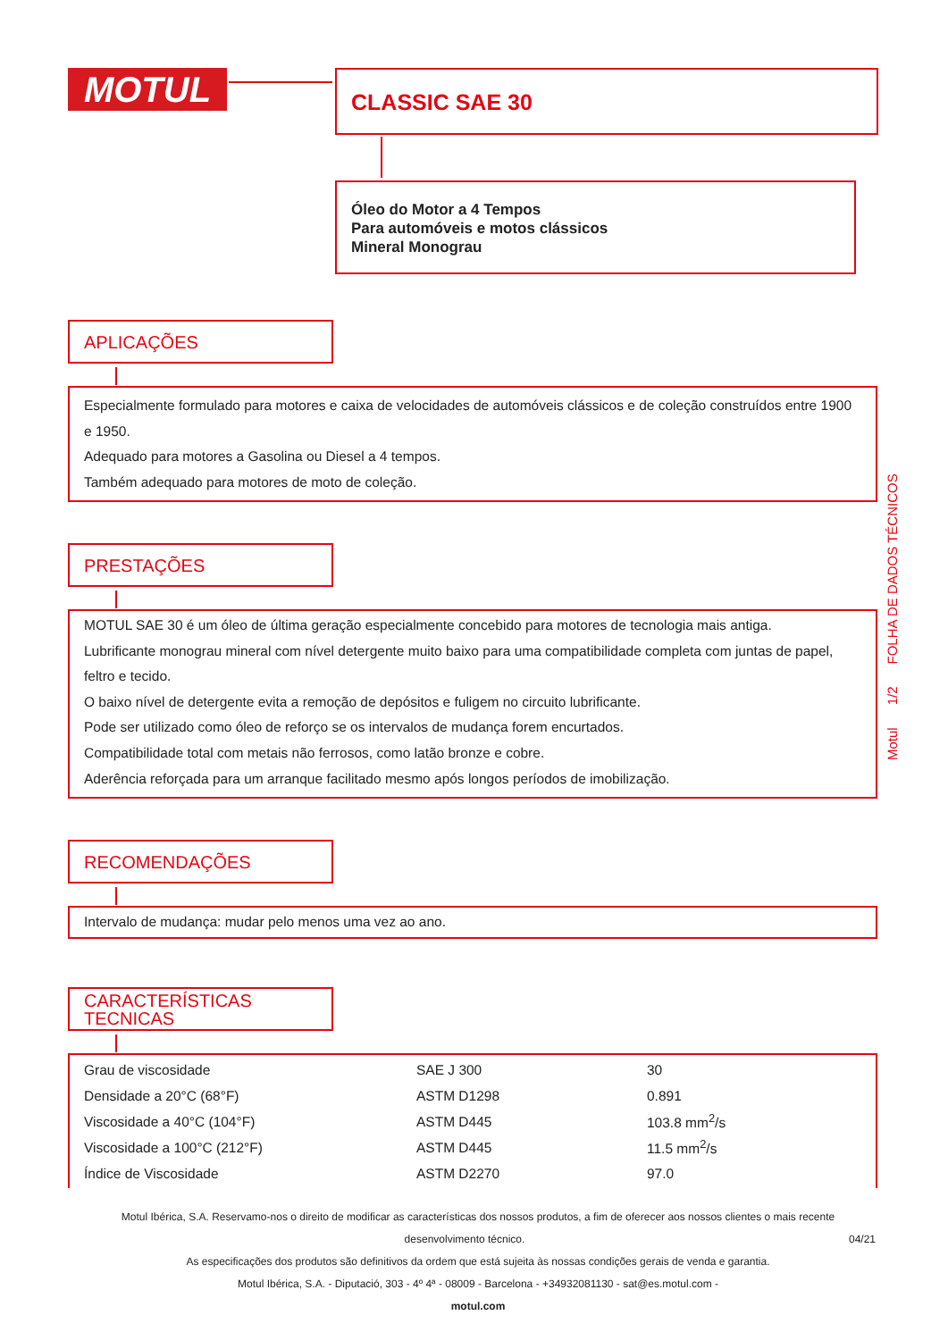MOTUL CLASSIC SAE 30
Óleo do Motor a 4 Tempos
Para automóveis e motos clássicos
Mineral Monograu
APLICAÇÕES
Especialmente formulado para motores e caixa de velocidades de automóveis clássicos e de coleção construídos entre 1900 e 1950.
Adequado para motores a Gasolina ou Diesel a 4 tempos.
Também adequado para motores de moto de coleção.
PRESTAÇÕES
MOTUL SAE 30 é um óleo de última geração especialmente concebido para motores de tecnologia mais antiga.
Lubrificante monograu mineral com nível detergente muito baixo para uma compatibilidade completa com juntas de papel, feltro e tecido.
O baixo nível de detergente evita a remoção de depósitos e fuligem no circuito lubrificante.
Pode ser utilizado como óleo de reforço se os intervalos de mudança forem encurtados.
Compatibilidade total com metais não ferrosos, como latão bronze e cobre.
Aderência reforçada para um arranque facilitado mesmo após longos períodos de imobilização.
RECOMENDAÇÕES
Intervalo de mudança: mudar pelo menos uma vez ao ano.
CARACTERÍSTICAS
TECNICAS
| Grau de viscosidade | SAE J 300 | 30 |
| Densidade a 20°C (68°F) | ASTM D1298 | 0.891 |
| Viscosidade a 40°C (104°F) | ASTM D445 | 103.8 mm<sup>2</sup>/s |
| Viscosidade a 100°C (212°F) | ASTM D445 | 11.5 mm<sup>2</sup>/s |
| Índice de Viscosidade | ASTM D2270 | 97.0 |
Motul 1/2 FOLHA DE DADOS TÉCNICOS
Motul Ibérica, S.A. Reservamo-nos o direito de modificar as características dos nossos produtos, a fim de oferecer aos nossos clientes o mais recente desenvolvimento técnico. 04/21
As especificações dos produtos são definitivos da ordem que está sujeita às nossas condições gerais de venda e garantia.
Motul Ibérica, S.A. - Diputació, 303 - 4º 4ª - 08009 - Barcelona - +34932081130 - sat@es.motul.com -
motul.com